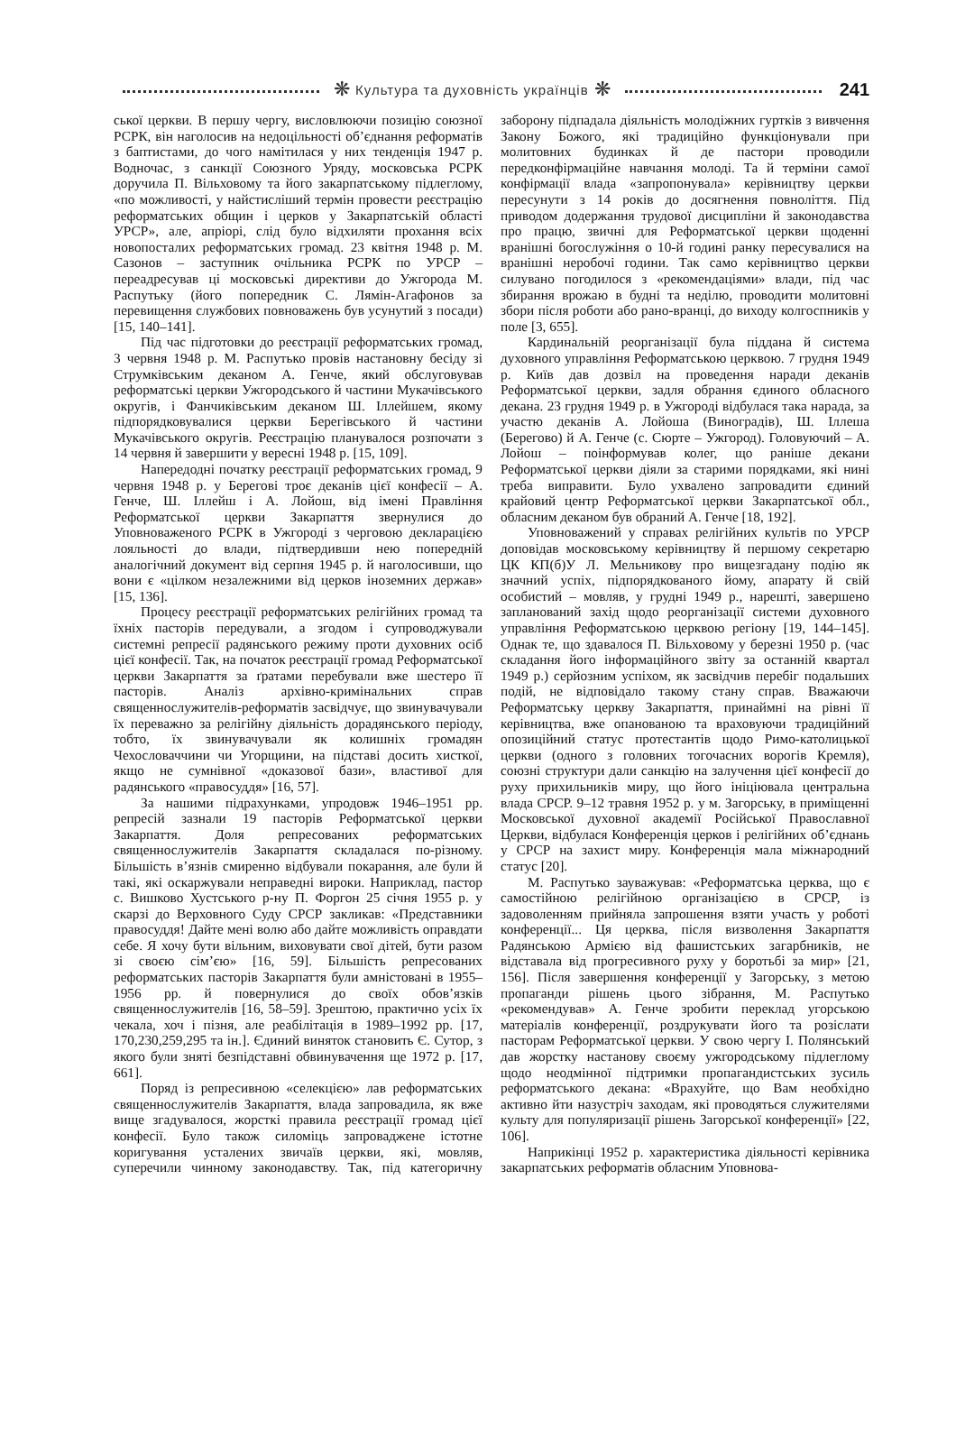❋ Культура та духовність українців ❋ 241
ської церкви. В першу чергу, висловлюючи позицію союзної РСРК, він наголосив на недоцільності об’єднання реформатів з баптистами, до чого намітилася у них тенденція 1947 р. Водночас, з санкції Союзного Уряду, московська РСРК доручила П. Вільховому та його закарпатському підлеглому, «по можливості, у найстисліший термін провести реєстрацію реформатських общин і церков у Закарпатській області УРСР», але, апріорі, слід було відхиляти прохання всіх новопосталих реформатських громад. 23 квітня 1948 р. М. Сазонов – заступник очільника РСРК по УРСР – переадресував ці московські директиви до Ужгорода М. Распутьку (його попередник С. Лямін-Агафонов за перевищення службових повноважень був усунутий з посади) [15, 140–141].
Під час підготовки до реєстрації реформатських громад, 3 червня 1948 р. М. Распутько провів настановну бесіду зі Струмківським деканом А. Генче, який обслуговував реформатські церкви Ужгородського й частини Мукачівського округів, і Фанчиківським деканом Ш. Іллейшем, якому підпорядковувалися церкви Берегівського й частини Мукачівського округів. Реєстрацію планувалося розпочати з 14 червня й завершити у вересні 1948 р. [15, 109].
Напередодні початку реєстрації реформатських громад, 9 червня 1948 р. у Берегові троє деканів цієї конфесії – А. Генче, Ш. Іллейш і А. Лойош, від імені Правління Реформатської церкви Закарпаття звернулися до Уповноваженого РСРК в Ужгороді з черговою декларацією лояльності до влади, підтвердивши нею попередній аналогічний документ від серпня 1945 р. й наголосивши, що вони є «цілком незалежними від церков іноземних держав» [15, 136].
Процесу реєстрації реформатських релігійних громад та їхніх пасторів передували, а згодом і супроводжували системні репресії радянського режиму проти духовних осіб цієї конфесії. Так, на початок реєстрації громад Реформатської церкви Закарпаття за ґратами перебували вже шестеро її пасторів. Аналіз архівно-кримінальних справ священнослужителів-реформатів засвідчує, що звинувачували їх переважно за релігійну діяльність дорадянського періоду, тобто, їх звинувачували як колишніх громадян Чехословаччини чи Угорщини, на підставі досить хисткої, якщо не сумнівної «доказової бази», властивої для радянського «правосуддя» [16, 57].
За нашими підрахунками, упродовж 1946–1951 рр. репресій зазнали 19 пасторів Реформатської церкви Закарпаття. Доля репресованих реформатських священнослужителів Закарпаття складалася по-різному. Більшість в’язнів смиренно відбували покарання, але були й такі, які оскаржували неправедні вироки. Наприклад, пастор с. Вишково Хустського р-ну П. Форгон 25 січня 1955 р. у скарзі до Верховного Суду СРСР закликав: «Представники правосуддя! Дайте мені волю або дайте можливість оправдати себе. Я хочу бути вільним, виховувати свої дітей, бути разом зі своєю сім’єю» [16, 59]. Більшість репресованих реформатських пасторів Закарпаття були амністовані в 1955–1956 рр. й повернулися до своїх обов’язків священнослужителів [16, 58–59]. Зрештою, практично усіх їх чекала, хоч і пізня, але реабілітація в 1989–1992 рр. [17, 170,230,259,295 та ін.]. Єдиний виняток становить Є. Сутор, з якого були зняті безпідставні обвинувачення ще 1972 р. [17, 661].
Поряд із репресивною «селекцією» лав реформатських священнослужителів Закарпаття, влада запровадила, як вже вище згадувалося, жорсткі правила реєстрації громад цієї конфесії. Було також силоміць запроваджене істотне коригування усталених звичаїв церкви, які, мовляв, суперечили чинному законодавству. Так, під категоричну заборону підпадала діяльність молодіжних гуртків з вивчення Закону Божого, які традиційно функціонували при молитовних будинках й де пастори проводили передконфірмаційне навчання молоді. Та й терміни самої конфірмації влада «запропонувала» керівництву церкви пересунути з 14 років до досягнення повноліття. Під приводом додержання трудової дисципліни й законодавства про працю, звичні для Реформатської церкви щоденні вранішні богослужіння о 10-й годині ранку пересувалися на вранішні неробочі години. Так само керівництво церкви силувано погодилося з «рекомендаціями» влади, під час збирання врожаю в будні та неділю, проводити молитовні збори після роботи або рано-вранці, до виходу колгоспників у поле [3, 655].
Кардинальній реорганізації була піддана й система духовного управління Реформатською церквою. 7 грудня 1949 р. Київ дав дозвіл на проведення наради деканів Реформатської церкви, задля обрання єдиного обласного декана. 23 грудня 1949 р. в Ужгороді відбулася така нарада, за участю деканів А. Лойоша (Виноградів), Ш. Іллеша (Берегово) й А. Генче (с. Сюрте – Ужгород). Головуючий – А. Лойош – поінформував колег, що раніше декани Реформатської церкви діяли за старими порядками, які нині треба виправити. Було ухвалено запровадити єдиний крайовий центр Реформатської церкви Закарпатської обл., обласним деканом був обраний А. Генче [18, 192].
Уповноважений у справах релігійних культів по УРСР доповідав московському керівництву й першому секретарю ЦК КП(б)У Л. Мельникову про вищезгадану подію як значний успіх, підпорядкованого йому, апарату й свій особистий – мовляв, у грудні 1949 р., нарешті, завершено запланований захід щодо реорганізації системи духовного управління Реформатською церквою регіону [19, 144–145]. Однак те, що здавалося П. Вільховому у березні 1950 р. (час складання його інформаційного звіту за останній квартал 1949 р.) серйозним успіхом, як засвідчив перебіг подальших подій, не відповідало такому стану справ. Вважаючи Реформатську церкву Закарпаття, принаймні на рівні її керівництва, вже опанованою та враховуючи традиційний опозиційний статус протестантів щодо Римо-католицької церкви (одного з головних тогочасних ворогів Кремля), союзні структури дали санкцію на залучення цієї конфесії до руху прихильників миру, що його ініціювала центральна влада СРСР. 9–12 травня 1952 р. у м. Загорську, в приміщенні Московської духовної академії Російської Православної Церкви, відбулася Конференція церков і релігійних об’єднань у СРСР на захист миру. Конференція мала міжнародний статус [20].
М. Распутько зауважував: «Реформатська церква, що є самостійною релігійною організацією в СРСР, із задоволенням прийняла запрошення взяти участь у роботі конференції... Ця церква, після визволення Закарпаття Радянською Армією від фашистських загарбників, не відставала від прогресивного руху у боротьбі за мир» [21, 156]. Після завершення конференції у Загорську, з метою пропаганди рішень цього зібрання, М. Распутько «рекомендував» А. Генче зробити переклад угорською матеріалів конференції, роздрукувати його та розіслати пасторам Реформатської церкви. У свою чергу І. Полянський дав жорстку настанову своєму ужгородському підлеглому щодо неодмінної підтримки пропагандистських зусиль реформатського декана: «Врахуйте, що Вам необхідно активно йти назустріч заходам, які проводяться служителями культу для популяризації рішень Загорської конференції» [22, 106].
Наприкінці 1952 р. характеристика діяльності керівника закарпатських реформатів обласним Уповнова-